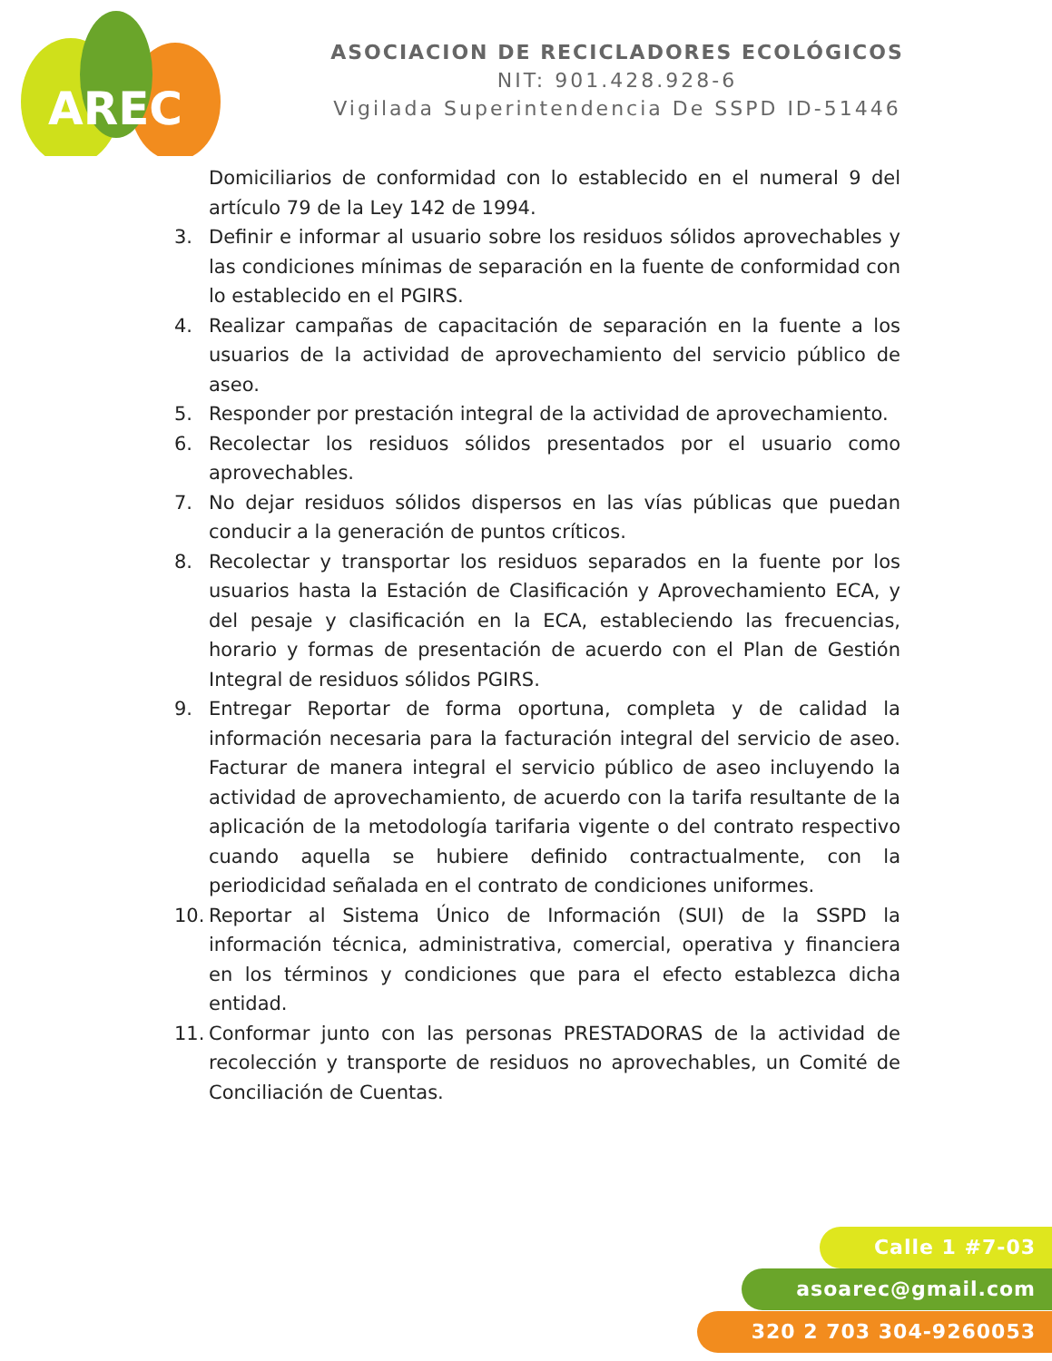AREC
ASOCIACION DE RECICLADORES ECOLÓGICOS
NIT: 901.428.928-6
Vigilada Superintendencia De SSPD ID-51446
Domiciliarios de conformidad con lo establecido en el numeral 9 del artículo 79 de la Ley 142 de 1994.
3. Definir e informar al usuario sobre los residuos sólidos aprovechables y las condiciones mínimas de separación en la fuente de conformidad con lo establecido en el PGIRS.
4. Realizar campañas de capacitación de separación en la fuente a los usuarios de la actividad de aprovechamiento del servicio público de aseo.
5. Responder por prestación integral de la actividad de aprovechamiento.
6. Recolectar los residuos sólidos presentados por el usuario como aprovechables.
7. No dejar residuos sólidos dispersos en las vías públicas que puedan conducir a la generación de puntos críticos.
8. Recolectar y transportar los residuos separados en la fuente por los usuarios hasta la Estación de Clasificación y Aprovechamiento ECA, y del pesaje y clasificación en la ECA, estableciendo las frecuencias, horario y formas de presentación de acuerdo con el Plan de Gestión Integral de residuos sólidos PGIRS.
9. Entregar Reportar de forma oportuna, completa y de calidad la información necesaria para la facturación integral del servicio de aseo. Facturar de manera integral el servicio público de aseo incluyendo la actividad de aprovechamiento, de acuerdo con la tarifa resultante de la aplicación de la metodología tarifaria vigente o del contrato respectivo cuando aquella se hubiere definido contractualmente, con la periodicidad señalada en el contrato de condiciones uniformes.
10. Reportar al Sistema Único de Información (SUI) de la SSPD la información técnica, administrativa, comercial, operativa y financiera en los términos y condiciones que para el efecto establezca dicha entidad.
11. Conformar junto con las personas PRESTADORAS de la actividad de recolección y transporte de residuos no aprovechables, un Comité de Conciliación de Cuentas.
Calle 1 #7-03
asoarec@gmail.com
320 2 703 304-9260053